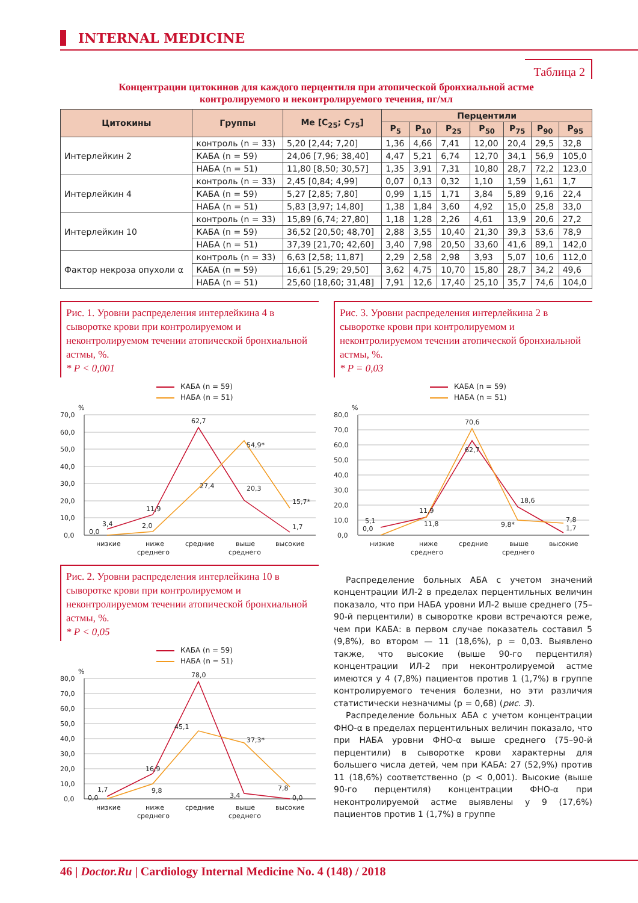INTERNAL MEDICINE
Таблица 2
Концентрации цитокинов для каждого перцентиля при атопической бронхиальной астме
контролируемого и неконтролируемого течения, пг/мл
| Цитокины | Группы | Me [C<sub>25</sub>; C<sub>75</sub>] | Перцентили | | | | | | |
| --- | --- | --- | --- | --- | --- | --- | --- | --- | --- |
| | | | P<sub>5</sub> | P<sub>10</sub> | P<sub>25</sub> | P<sub>50</sub> | P<sub>75</sub> | P<sub>90</sub> | P<sub>95</sub> |
| Интерлейкин 2 | контроль (n = 33) | 5,20 [2,44; 7,20] | 1,36 | 4,66 | 7,41 | 12,00 | 20,4 | 29,5 | 32,8 |
| | КАБА (n = 59) | 24,06 [7,96; 38,40] | 4,47 | 5,21 | 6,74 | 12,70 | 34,1 | 56,9 | 105,0 |
| | НАБА (n = 51) | 11,80 [8,50; 30,57] | 1,35 | 3,91 | 7,31 | 10,80 | 28,7 | 72,2 | 123,0 |
| Интерлейкин 4 | контроль (n = 33) | 2,45 [0,84; 4,99] | 0,07 | 0,13 | 0,32 | 1,10 | 1,59 | 1,61 | 1,7 |
| | КАБА (n = 59) | 5,27 [2,85; 7,80] | 0,99 | 1,15 | 1,71 | 3,84 | 5,89 | 9,16 | 22,4 |
| | НАБА (n = 51) | 5,83 [3,97; 14,80] | 1,38 | 1,84 | 3,60 | 4,92 | 15,0 | 25,8 | 33,0 |
| Интерлейкин 10 | контроль (n = 33) | 15,89 [6,74; 27,80] | 1,18 | 1,28 | 2,26 | 4,61 | 13,9 | 20,6 | 27,2 |
| | КАБА (n = 59) | 36,52 [20,50; 48,70] | 2,88 | 3,55 | 10,40 | 21,30 | 39,3 | 53,6 | 78,9 |
| | НАБА (n = 51) | 37,39 [21,70; 42,60] | 3,40 | 7,98 | 20,50 | 33,60 | 41,6 | 89,1 | 142,0 |
| Фактор некроза опухоли α | контроль (n = 33) | 6,63 [2,58; 11,87] | 2,29 | 2,58 | 2,98 | 3,93 | 5,07 | 10,6 | 112,0 |
| | КАБА (n = 59) | 16,61 [5,29; 29,50] | 3,62 | 4,75 | 10,70 | 15,80 | 28,7 | 34,2 | 49,6 |
| | НАБА (n = 51) | 25,60 [18,60; 31,48] | 7,91 | 12,6 | 17,40 | 25,10 | 35,7 | 74,6 | 104,0 |
Рис. 1. Уровни распределения интерлейкина 4 в сыворотке крови при контролируемом и неконтролируемом течении атопической бронхиальной астмы, %.
* P < 0,001
КАБА (n = 59)
НАБА (n = 51)
%
70,0
60,0
50,0
40,0
30,0
20,0
10,0
0,0
3,4
0,0
11,9
2,0
62,7
27,4
54,9*
20,3
15,7*
1,7
низкие
ниже
среднего
средние
выше
среднего
высокие
Рис. 2. Уровни распределения интерлейкина 10 в сыворотке крови при контролируемом и неконтролируемом течении атопической бронхиальной астмы, %.
* P < 0,05
КАБА (n = 59)
НАБА (n = 51)
%
80,0
70,0
60,0
50,0
40,0
30,0
20,0
10,0
0,0
1,7
0,0
16,9
9,8
78,0
45,1
37,3*
3,4
7,8
0,0
низкие
ниже
среднего
средние
выше
среднего
высокие
Рис. 3. Уровни распределения интерлейкина 2 в сыворотке крови при контролируемом и неконтролируемом течении атопической бронхиальной астмы, %.
* P = 0,03
КАБА (n = 59)
НАБА (n = 51)
%
80,0
70,0
60,0
50,0
40,0
30,0
20,0
10,0
0,0
5,1
0,0
11,9
11,8
70,6
62,7
18,6
9,8*
7,8
1,7
низкие
ниже
среднего
средние
выше
среднего
высокие
Распределение больных АБА с учетом значений концентрации ИЛ-2 в пределах перцентильных величин показало, что при НАБА уровни ИЛ-2 выше среднего (75–90-й перцентили) в сыворотке крови встречаются реже, чем при КАБА: в первом случае показатель составил 5 (9,8%), во втором — 11 (18,6%), p = 0,03. Выявлено также, что высокие (выше 90-го перцентиля) концентрации ИЛ-2 при неконтролируемой астме имеются у 4 (7,8%) пациентов против 1 (1,7%) в группе контролируемого течения болезни, но эти различия статистически незначимы (p = 0,68) (рис. 3).
Распределение больных АБА с учетом концентрации ФНО-α в пределах перцентильных величин показало, что при НАБА уровни ФНО-α выше среднего (75–90-й перцентили) в сыворотке крови характерны для большего числа детей, чем при КАБА: 27 (52,9%) против 11 (18,6%) соответственно (p < 0,001). Высокие (выше 90-го перцентиля) концентрации ФНО-α при неконтролируемой астме выявлены у 9 (17,6%) пациентов против 1 (1,7%) в группе
46 | Doctor.Ru | Cardiology Internal Medicine No. 4 (148) / 2018